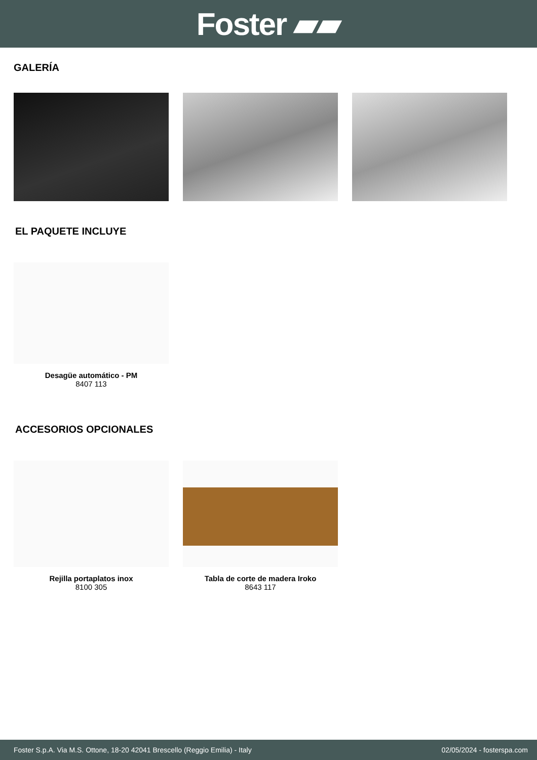Foster ▰▰
GALERÍA
EL PAQUETE INCLUYE
Desagüe automático - PM
8407 113
ACCESORIOS OPCIONALES
Rejilla portaplatos inox
8100 305
Tabla de corte de madera Iroko
8643 117
Foster S.p.A. Via M.S. Ottone, 18-20 42041 Brescello (Reggio Emilia) - Italy 02/05/2024 - fosterspa.com